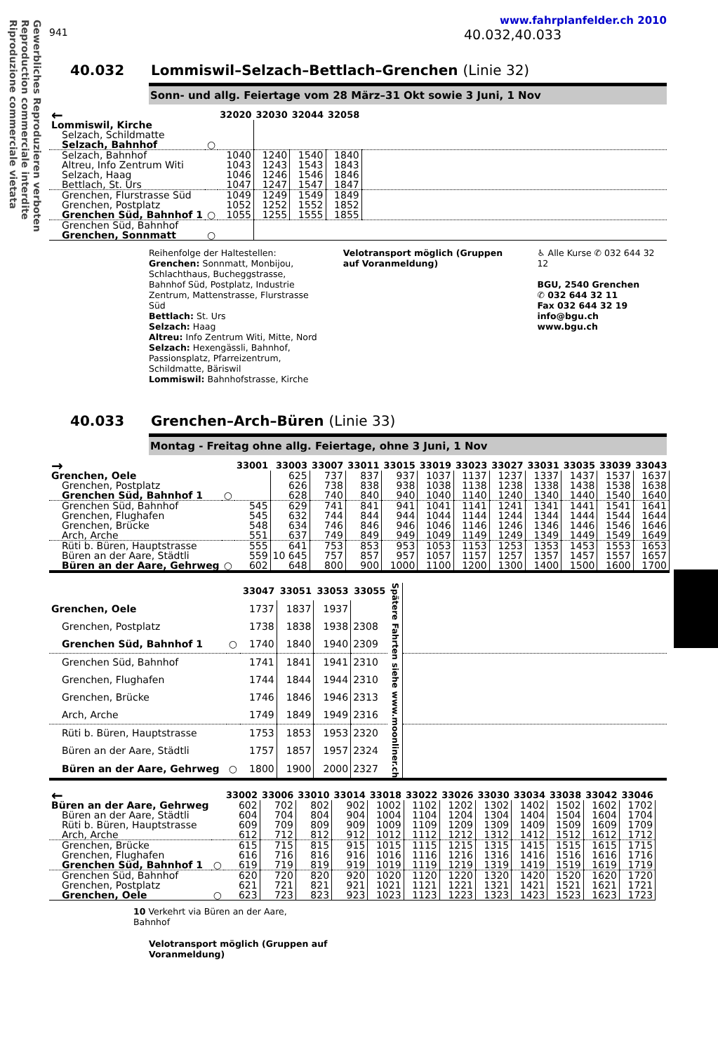Gewerbliches Reproduzieren verboten
Reproduction commerciale interdite
Riproduzione commerciale vietata
www.fahrplanfelder.ch 2010
941 40.032,40.033
40.032 Lommiswil–Selzach–Bettlach–Grenchen (Linie 32)
Sonn- und allg. Feiertage vom 28 März–31 Okt sowie 3 Juni, 1 Nov
| ← | | 32020 | 32030 | 32044 | 32058 | |
| --- | --- | --- | --- | --- | --- | --- |
| Lommiswil, Kirche | | | | | | |
| Selzach, Schildmatte | | | | | | |
| Selzach, Bahnhof | ○ | | | | | |
| Selzach, Bahnhof | | 1040 | 1240 | 1540 | 1840 | |
| Altreu, Info Zentrum Witi | | 1043 | 1243 | 1543 | 1843 | |
| Selzach, Haag | | 1046 | 1246 | 1546 | 1846 | |
| Bettlach, St. Urs | | 1047 | 1247 | 1547 | 1847 | |
| Grenchen, Flurstrasse Süd | | 1049 | 1249 | 1549 | 1849 | |
| Grenchen, Postplatz | | 1052 | 1252 | 1552 | 1852 | |
| Grenchen Süd, Bahnhof 1 | ○ | 1055 | 1255 | 1555 | 1855 | |
| Grenchen Süd, Bahnhof | | | | | | |
| Grenchen, Sonnmatt | ○ | | | | | |
Reihenfolge der Haltestellen:
Grenchen: Sonnmatt, Monbijou, Schlachthaus, Bucheggstrasse, Bahnhof Süd, Postplatz, Industrie Zentrum, Mattenstrasse, Flurstrasse Süd
Bettlach: St. Urs
Selzach: Haag
Altreu: Info Zentrum Witi, Mitte, Nord
Selzach: Hexengässli, Bahnhof, Passionsplatz, Pfarreizentrum, Schildmatte, Bäriswil
Lommiswil: Bahnhofstrasse, Kirche
Velotransport möglich (Gruppen auf Voranmeldung)
♿ Alle Kurse ✆ 032 644 32 12
BGU, 2540 Grenchen
✆ 032 644 32 11
Fax 032 644 32 19
info@bgu.ch
www.bgu.ch
40.033 Grenchen–Arch–Büren (Linie 33)
Montag - Freitag ohne allg. Feiertage, ohne 3 Juni, 1 Nov
| → | | 33001 | 33003 | 33007 | 33011 | 33015 | 33019 | 33023 | 33027 | 33031 | 33035 | 33039 | 33043 |
| --- | --- | --- | --- | --- | --- | --- | --- | --- | --- | --- | --- | --- | --- |
| Grenchen, Oele | | | 625 | 737 | 837 | 937 | 1037 | 1137 | 1237 | 1337 | 1437 | 1537 | 1637 |
| Grenchen, Postplatz | | | 626 | 738 | 838 | 938 | 1038 | 1138 | 1238 | 1338 | 1438 | 1538 | 1638 |
| Grenchen Süd, Bahnhof 1 | ○ | | 628 | 740 | 840 | 940 | 1040 | 1140 | 1240 | 1340 | 1440 | 1540 | 1640 |
| Grenchen Süd, Bahnhof | | 545 | 629 | 741 | 841 | 941 | 1041 | 1141 | 1241 | 1341 | 1441 | 1541 | 1641 |
| Grenchen, Flughafen | | 545 | 632 | 744 | 844 | 944 | 1044 | 1144 | 1244 | 1344 | 1444 | 1544 | 1644 |
| Grenchen, Brücke | | 548 | 634 | 746 | 846 | 946 | 1046 | 1146 | 1246 | 1346 | 1446 | 1546 | 1646 |
| Arch, Arche | | 551 | 637 | 749 | 849 | 949 | 1049 | 1149 | 1249 | 1349 | 1449 | 1549 | 1649 |
| Rüti b. Büren, Hauptstrasse | | 555 | 641 | 753 | 853 | 953 | 1053 | 1153 | 1253 | 1353 | 1453 | 1553 | 1653 |
| Büren an der Aare, Städtli | | 559 | 10 645 | 757 | 857 | 957 | 1057 | 1157 | 1257 | 1357 | 1457 | 1557 | 1657 |
| Büren an der Aare, Gehrweg | ○ | 602 | 648 | 800 | 900 | 1000 | 1100 | 1200 | 1300 | 1400 | 1500 | 1600 | 1700 |
| | | 33047 | 33051 | 33053 | 33055 | Spätere Fahrten siehe www.moonliner.ch | |
| --- | --- | --- | --- | --- | --- | --- | --- |
| Grenchen, Oele | | 1737 | 1837 | 1937 | | | |
| Grenchen, Postplatz | | 1738 | 1838 | 1938 | 2308 | | |
| Grenchen Süd, Bahnhof 1 | ○ | 1740 | 1840 | 1940 | 2309 | | |
| Grenchen Süd, Bahnhof | | 1741 | 1841 | 1941 | 2310 | | |
| Grenchen, Flughafen | | 1744 | 1844 | 1944 | 2310 | | |
| Grenchen, Brücke | | 1746 | 1846 | 1946 | 2313 | | |
| Arch, Arche | | 1749 | 1849 | 1949 | 2316 | | |
| Rüti b. Büren, Hauptstrasse | | 1753 | 1853 | 1953 | 2320 | | |
| Büren an der Aare, Städtli | | 1757 | 1857 | 1957 | 2324 | | |
| Büren an der Aare, Gehrweg | ○ | 1800 | 1900 | 2000 | 2327 | | |
| ← | | 33002 | 33006 | 33010 | 33014 | 33018 | 33022 | 33026 | 33030 | 33034 | 33038 | 33042 | 33046 |
| --- | --- | --- | --- | --- | --- | --- | --- | --- | --- | --- | --- | --- | --- |
| Büren an der Aare, Gehrweg | | 602 | 702 | 802 | 902 | 1002 | 1102 | 1202 | 1302 | 1402 | 1502 | 1602 | 1702 |
| Büren an der Aare, Städtli | | 604 | 704 | 804 | 904 | 1004 | 1104 | 1204 | 1304 | 1404 | 1504 | 1604 | 1704 |
| Rüti b. Büren, Hauptstrasse | | 609 | 709 | 809 | 909 | 1009 | 1109 | 1209 | 1309 | 1409 | 1509 | 1609 | 1709 |
| Arch, Arche | | 612 | 712 | 812 | 912 | 1012 | 1112 | 1212 | 1312 | 1412 | 1512 | 1612 | 1712 |
| Grenchen, Brücke | | 615 | 715 | 815 | 915 | 1015 | 1115 | 1215 | 1315 | 1415 | 1515 | 1615 | 1715 |
| Grenchen, Flughafen | | 616 | 716 | 816 | 916 | 1016 | 1116 | 1216 | 1316 | 1416 | 1516 | 1616 | 1716 |
| Grenchen Süd, Bahnhof 1 | ○ | 619 | 719 | 819 | 919 | 1019 | 1119 | 1219 | 1319 | 1419 | 1519 | 1619 | 1719 |
| Grenchen Süd, Bahnhof | | 620 | 720 | 820 | 920 | 1020 | 1120 | 1220 | 1320 | 1420 | 1520 | 1620 | 1720 |
| Grenchen, Postplatz | | 621 | 721 | 821 | 921 | 1021 | 1121 | 1221 | 1321 | 1421 | 1521 | 1621 | 1721 |
| Grenchen, Oele | ○ | 623 | 723 | 823 | 923 | 1023 | 1123 | 1223 | 1323 | 1423 | 1523 | 1623 | 1723 |
10 Verkehrt via Büren an der Aare, Bahnhof
Velotransport möglich (Gruppen auf Voranmeldung)